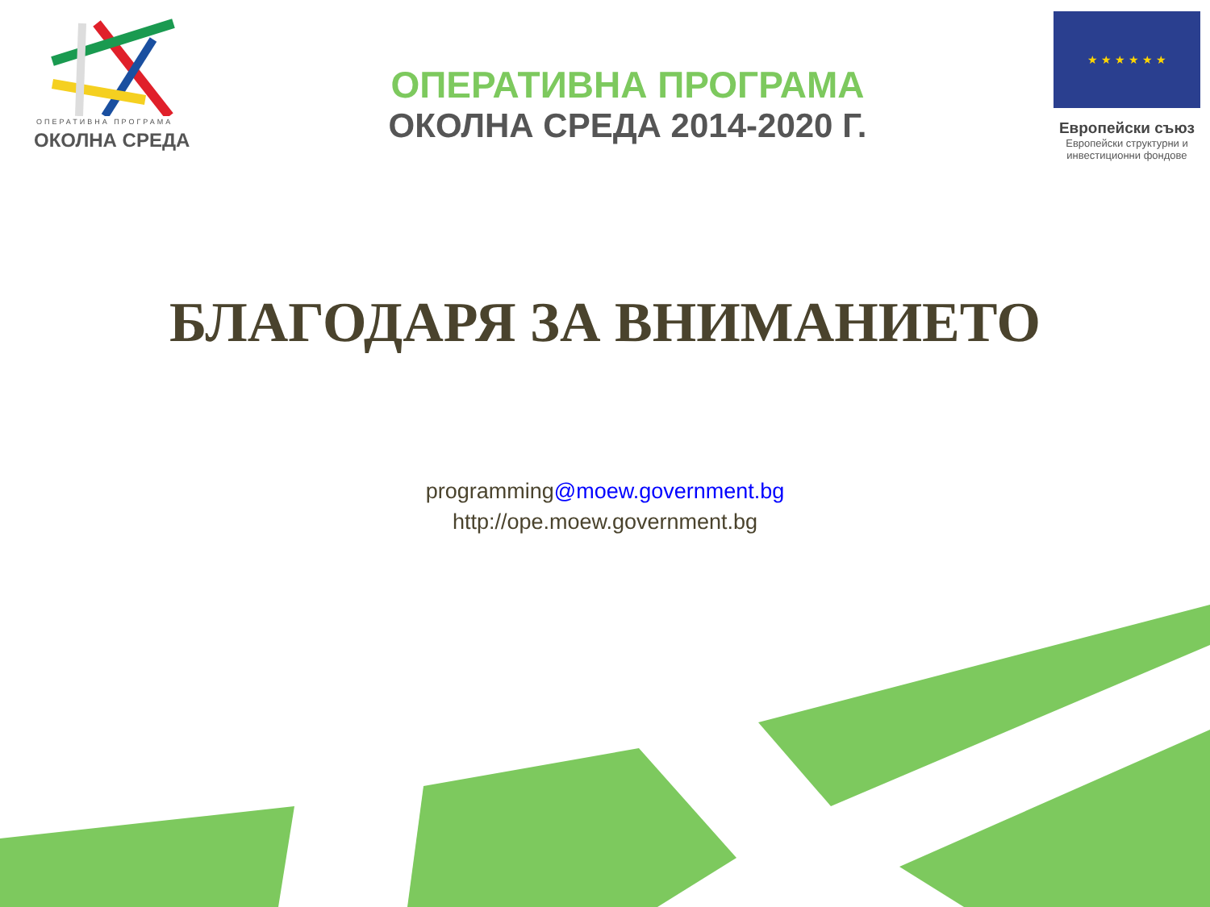ОПЕРАТИВНА ПРОГРАМА
ОКОЛНА СРЕДА
ОПЕРАТИВНА ПРОГРАМА
ОКОЛНА СРЕДА 2014-2020 Г.
★ ★ ★ ★ ★ ★
Европейски съюз
Европейски структурни и инвестиционни фондове
БЛАГОДАРЯ ЗА ВНИМАНИЕТО
programming@moew.government.bg
http://ope.moew.government.bg